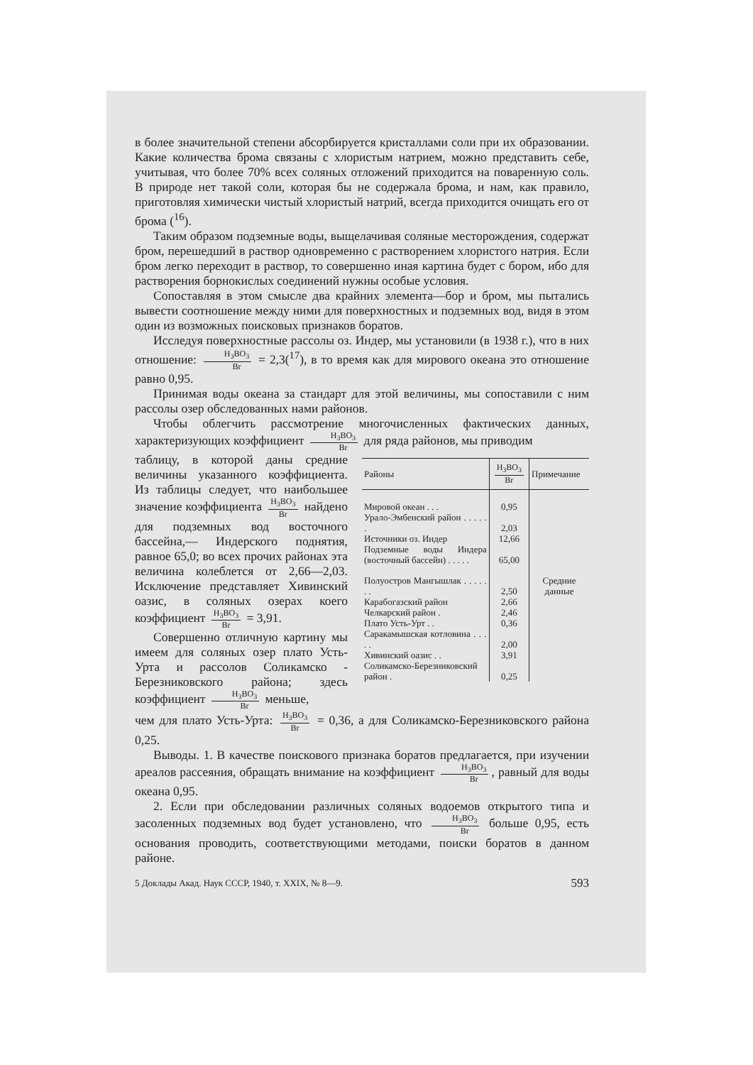в более значительной степени абсорбируется кристаллами соли при их образовании. Какие количества брома связаны с хлористым натрием, можно представить себе, учитывая, что более 70% всех соляных отложений приходится на поваренную соль. В природе нет такой соли, которая бы не содержала брома, и нам, как правило, приготовляя химически чистый хлористый натрий, всегда приходится очищать его от брома (<sup>16</sup>).
Таким образом подземные воды, выщелачивая соляные месторождения, содержат бром, перешедший в раствор одновременно с растворением хлористого натрия. Если бром легко переходит в раствор, то совершенно иная картина будет с бором, ибо для растворения борнокислых соединений нужны особые условия.
Сопоставляя в этом смысле два крайних элемента—бор и бром, мы пытались вывести соотношение между ними для поверхностных и подземных вод, видя в этом один из возможных поисковых признаков боратов.
Исследуя поверхностные рассолы оз. Индер, мы установили (в 1938 г.), что в них отношение: H<sub>3</sub>BO<sub>3</sub> Br = 2,3(<sup>17</sup>), в то время как для мирового океана это отношение равно 0,95.
Принимая воды океана за стандарт для этой величины, мы сопоставили с ним рассолы озер обследованных нами районов.
Чтобы облегчить рассмотрение многочисленных фактических данных, характеризующих коэффициент H<sub>3</sub>BO<sub>3</sub> Br для ряда районов, мы приводим
таблицу, в которой даны средние величины указанного коэффициента. Из таблицы следует, что наибольшее значение коэффициента H<sub>3</sub>BO<sub>3</sub> Br найдено для подземных вод восточного бассейна,— Индерского поднятия, равное 65,0; во всех прочих районах эта величина колеблется от 2,66—2,03. Исключение представляет Хивинский оазис, в соляных озерах коего коэффициент H<sub>3</sub>BO<sub>3</sub> Br = 3,91.
Совершенно отличную картину мы имеем для соляных озер плато Усть-Урта и рассолов Соликамско - Березниковского района; здесь коэффициент H<sub>3</sub>BO<sub>3</sub> Br меньше,
| Районы | H<sub>3</sub>BO<sub>3</sub> Br | Примечание |
| --- | --- | --- |
| Мировой океан . . . | 0,95 | Средние данные |
| Урало-Эмбенский район . . . . . . | 2,03 | |
| Источники оз. Индер | 12,66 | |
| Подземные воды Индера (восточный бассейн) . . . . . | 65,00 | |
| Полуостров Мангышлак . . . . . . . | 2,50 | |
| Карабогазский район | 2,66 | |
| Челкарский район . | 2,46 | |
| Плато Усть-Урт . . | 0,36 | |
| Саракамышская котловина . . . . . | 2,00 | |
| Хивинский оазис . . | 3,91 | |
| Соликамско-Березниковский район . | 0,25 | |
чем для плато Усть-Урта: H<sub>3</sub>BO<sub>3</sub> Br = 0,36, а для Соликамско-Березниковского района 0,25.
Выводы. 1. В качестве поискового признака боратов предлагается, при изучении ареалов рассеяния, обращать внимание на коэффициент H<sub>3</sub>BO<sub>3</sub> Br, равный для воды океана 0,95.
2. Если при обследовании различных соляных водоемов открытого типа и засоленных подземных вод будет установлено, что H<sub>3</sub>BO<sub>3</sub> Br больше 0,95, есть основания проводить, соответствующими методами, поиски боратов в данном районе.
5 Доклады Акад. Наук СССР, 1940, т. XXIX, № 8—9. 593